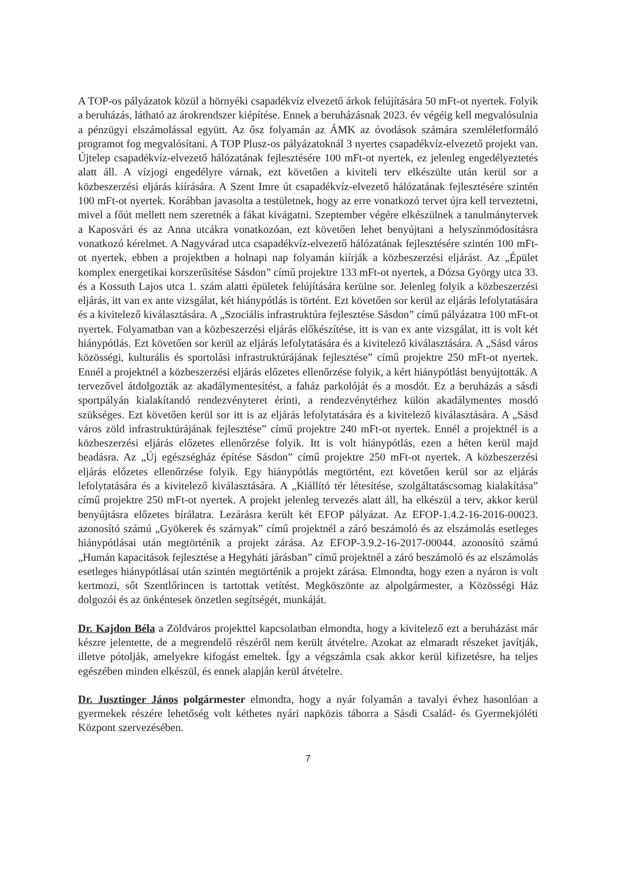A TOP-os pályázatok közül a hörnyéki csapadékvíz elvezető árkok felújítására 50 mFt-ot nyertek. Folyik a beruházás, látható az árokrendszer kiépítése. Ennek a beruházásnak 2023. év végéig kell megvalósulnia a pénzügyi elszámolással együtt. Az ősz folyamán az ÁMK az óvodások számára szemléletformáló programot fog megvalósítani. A TOP Plusz-os pályázatoknál 3 nyertes csapadékvíz-elvezető projekt van. Újtelep csapadékvíz-elvezető hálózatának fejlesztésére 100 mFt-ot nyertek, ez jelenleg engedélyeztetés alatt áll. A vízjogi engedélyre várnak, ezt követően a kiviteli terv elkészülte után kerül sor a közbeszerzési eljárás kiírására. A Szent Imre út csapadékvíz-elvezető hálózatának fejlesztésére szintén 100 mFt-ot nyertek. Korábban javasolta a testületnek, hogy az erre vonatkozó tervet újra kell terveztetni, mivel a főút mellett nem szeretnék a fákat kivágatni. Szeptember végére elkészülnek a tanulmánytervek a Kaposvári és az Anna utcákra vonatkozóan, ezt követően lehet benyújtani a helyszínmódosításra vonatkozó kérelmet. A Nagyvárad utca csapadékvíz-elvezető hálózatának fejlesztésére szintén 100 mFt-ot nyertek, ebben a projektben a holnapi nap folyamán kiírják a közbeszerzési eljárást. Az „Épület komplex energetikai korszerűsítése Sásdon” című projektre 133 mFt-ot nyertek, a Dózsa György utca 33. és a Kossuth Lajos utca 1. szám alatti épületek felújítására kerülne sor. Jelenleg folyik a közbeszerzési eljárás, itt van ex ante vizsgálat, két hiánypótlás is történt. Ezt követően sor kerül az eljárás lefolytatására és a kivitelező kiválasztására. A „Szociális infrastruktúra fejlesztése Sásdon” című pályázatra 100 mFt-ot nyertek. Folyamatban van a közbeszerzési eljárás előkészítése, itt is van ex ante vizsgálat, itt is volt két hiánypótlás. Ezt követően sor kerül az eljárás lefolytatására és a kivitelező kiválasztására. A „Sásd város közösségi, kulturális és sportolási infrastruktúrájának fejlesztése” című projektre 250 mFt-ot nyertek. Ennél a projektnél a közbeszerzési eljárás előzetes ellenőrzése folyik, a kért hiánypótlást benyújtották. A tervezővel átdolgozták az akadálymentesítést, a faház parkolóját és a mosdót. Ez a beruházás a sásdi sportpályán kialakítandó rendezvényteret érinti, a rendezvénytérhez külön akadálymentes mosdó szükséges. Ezt követően kerül sor itt is az eljárás lefolytatására és a kivitelező kiválasztására. A „Sásd város zöld infrastruktúrájának fejlesztése” című projektre 240 mFt-ot nyertek. Ennél a projektnél is a közbeszerzési eljárás előzetes ellenőrzése folyik. Itt is volt hiánypótlás, ezen a héten kerül majd beadásra. Az „Új egészségház építése Sásdon” című projektre 250 mFt-ot nyertek. A közbeszerzési eljárás előzetes ellenőrzése folyik. Egy hiánypótlás megtörtént, ezt követően kerül sor az eljárás lefolytatására és a kivitelező kiválasztására. A „Kiállító tér létesítése, szolgáltatáscsomag kialakítása” című projektre 250 mFt-ot nyertek. A projekt jelenleg tervezés alatt áll, ha elkészül a terv, akkor kerül benyújtásra előzetes bírálatra. Lezárásra került két EFOP pályázat. Az EFOP-1.4.2-16-2016-00023. azonosító számú „Gyökerek és szárnyak” című projektnél a záró beszámoló és az elszámolás esetleges hiánypótlásai után megtörténik a projekt zárása. Az EFOP-3.9.2-16-2017-00044. azonosító számú „Humán kapacitások fejlesztése a Hegyháti járásban” című projektnél a záró beszámoló és az elszámolás esetleges hiánypótlásai után szintén megtörténik a projekt zárása. Elmondta, hogy ezen a nyáron is volt kertmozi, sőt Szentlőrincen is tartottak vetítést. Megköszönte az alpolgármester, a Közösségi Ház dolgozói és az önkéntesek önzetlen segítségét, munkáját.
Dr. Kajdon Béla a Zöldváros projekttel kapcsolatban elmondta, hogy a kivitelező ezt a beruházást már készre jelentette, de a megrendelő részéről nem került átvételre. Azokat az elmaradt részeket javítják, illetve pótolják, amelyekre kifogást emeltek. Így a végszámla csak akkor kerül kifizetésre, ha teljes egészében minden elkészül, és ennek alapján kerül átvételre.
Dr. Jusztinger János polgármester elmondta, hogy a nyár folyamán a tavalyi évhez hasonlóan a gyermekek részére lehetőség volt kéthetes nyári napközis táborra a Sásdi Család- és Gyermekjóléti Központ szervezésében.
7